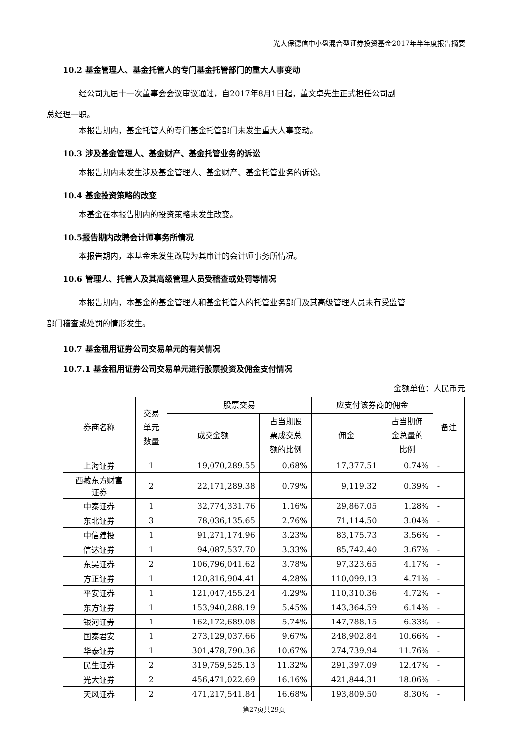光大保德信中小盘混合型证券投资基金2017年半年度报告摘要
10.2 基金管理人、基金托管人的专门基金托管部门的重大人事变动
经公司九届十一次董事会会议审议通过，自2017年8月1日起，董文卓先生正式担任公司副
总经理一职。
本报告期内，基金托管人的专门基金托管部门未发生重大人事变动。
10.3 涉及基金管理人、基金财产、基金托管业务的诉讼
本报告期内未发生涉及基金管理人、基金财产、基金托管业务的诉讼。
10.4 基金投资策略的改变
本基金在本报告期内的投资策略未发生改变。
10.5报告期内改聘会计师事务所情况
本报告期内，本基金未发生改聘为其审计的会计师事务所情况。
10.6 管理人、托管人及其高级管理人员受稽查或处罚等情况
本报告期内，本基金的基金管理人和基金托管人的托管业务部门及其高级管理人员未有受监管
部门稽查或处罚的情形发生。
10.7 基金租用证券公司交易单元的有关情况
10.7.1 基金租用证券公司交易单元进行股票投资及佣金支付情况
金额单位：人民币元
| 券商名称 | 交易 单元 数量 | 股票交易 | | 应支付该券商的佣金 | | 备注 |
| --- | --- | --- | --- | --- | --- | --- |
| | | 成交金额 | 占当期股 票成交总 额的比例 | 佣金 | 占当期佣 金总量的 比例 | |
| 上海证券 | 1 | 19,070,289.55 | 0.68% | 17,377.51 | 0.74% | - |
| 西藏东方财富 证券 | 2 | 22,171,289.38 | 0.79% | 9,119.32 | 0.39% | - |
| 中泰证券 | 1 | 32,774,331.76 | 1.16% | 29,867.05 | 1.28% | - |
| 东北证券 | 3 | 78,036,135.65 | 2.76% | 71,114.50 | 3.04% | - |
| 中信建投 | 1 | 91,271,174.96 | 3.23% | 83,175.73 | 3.56% | - |
| 信达证券 | 1 | 94,087,537.70 | 3.33% | 85,742.40 | 3.67% | - |
| 东吴证券 | 2 | 106,796,041.62 | 3.78% | 97,323.65 | 4.17% | - |
| 方正证券 | 1 | 120,816,904.41 | 4.28% | 110,099.13 | 4.71% | - |
| 平安证券 | 1 | 121,047,455.24 | 4.29% | 110,310.36 | 4.72% | - |
| 东方证券 | 1 | 153,940,288.19 | 5.45% | 143,364.59 | 6.14% | - |
| 银河证券 | 1 | 162,172,689.08 | 5.74% | 147,788.15 | 6.33% | - |
| 国泰君安 | 1 | 273,129,037.66 | 9.67% | 248,902.84 | 10.66% | - |
| 华泰证券 | 1 | 301,478,790.36 | 10.67% | 274,739.94 | 11.76% | - |
| 民生证券 | 2 | 319,759,525.13 | 11.32% | 291,397.09 | 12.47% | - |
| 光大证券 | 2 | 456,471,022.69 | 16.16% | 421,844.31 | 18.06% | - |
| 天风证券 | 2 | 471,217,541.84 | 16.68% | 193,809.50 | 8.30% | - |
第27页共29页